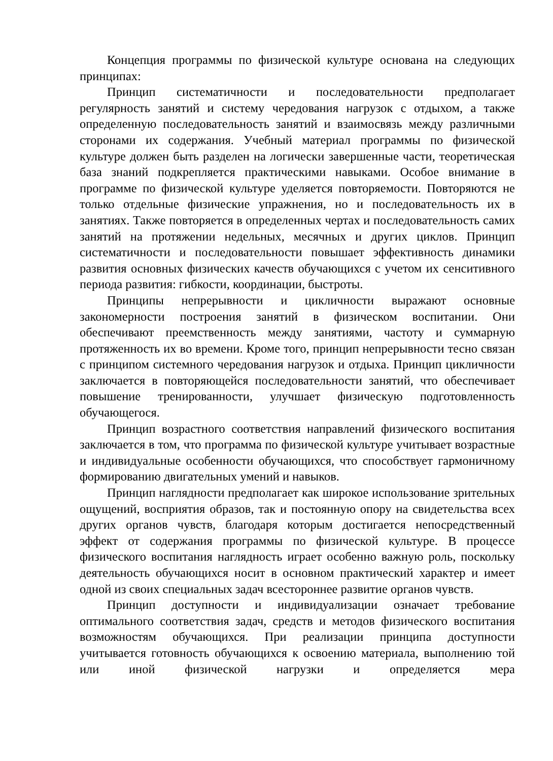Концепция программы по физической культуре основана на следующих принципах:
Принцип систематичности и последовательности предполагает регулярность занятий и систему чередования нагрузок с отдыхом, а также определенную последовательность занятий и взаимосвязь между различными сторонами их содержания. Учебный материал программы по физической культуре должен быть разделен на логически завершенные части, теоретическая база знаний подкрепляется практическими навыками. Особое внимание в программе по физической культуре уделяется повторяемости. Повторяются не только отдельные физические упражнения, но и последовательность их в занятиях. Также повторяется в определенных чертах и последовательность самих занятий на протяжении недельных, месячных и других циклов. Принцип систематичности и последовательности повышает эффективность динамики развития основных физических качеств обучающихся с учетом их сенситивного периода развития: гибкости, координации, быстроты.
Принципы непрерывности и цикличности выражают основные закономерности построения занятий в физическом воспитании. Они обеспечивают преемственность между занятиями, частоту и суммарную протяженность их во времени. Кроме того, принцип непрерывности тесно связан с принципом системного чередования нагрузок и отдыха. Принцип цикличности заключается в повторяющейся последовательности занятий, что обеспечивает повышение тренированности, улучшает физическую подготовленность обучающегося.
Принцип возрастного соответствия направлений физического воспитания заключается в том, что программа по физической культуре учитывает возрастные и индивидуальные особенности обучающихся, что способствует гармоничному формированию двигательных умений и навыков.
Принцип наглядности предполагает как широкое использование зрительных ощущений, восприятия образов, так и постоянную опору на свидетельства всех других органов чувств, благодаря которым достигается непосредственный эффект от содержания программы по физической культуре. В процессе физического воспитания наглядность играет особенно важную роль, поскольку деятельность обучающихся носит в основном практический характер и имеет одной из своих специальных задач всестороннее развитие органов чувств.
Принцип доступности и индивидуализации означает требование оптимального соответствия задач, средств и методов физического воспитания возможностям обучающихся. При реализации принципа доступности учитывается готовность обучающихся к освоению материала, выполнению той или иной физической нагрузки и определяется мера